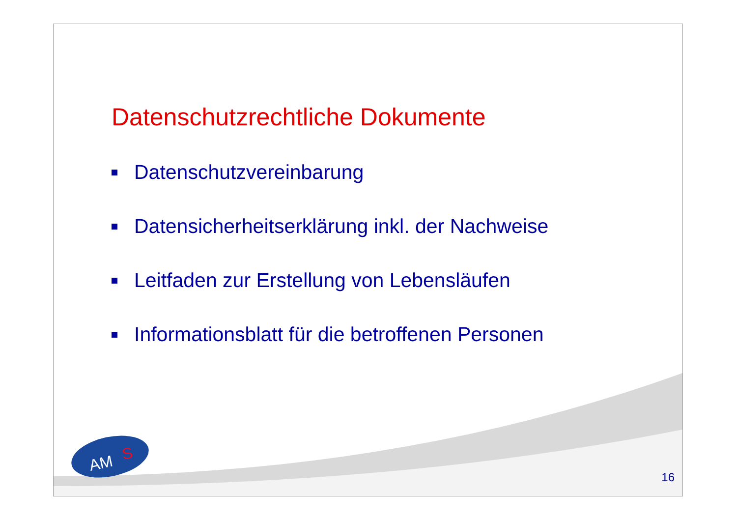Datenschutzrechtliche Dokumente
Datenschutzvereinbarung
Datensicherheitserklärung inkl. der Nachweise
Leitfaden zur Erstellung von Lebensläufen
Informationsblatt für die betroffenen Personen
AM
S
16